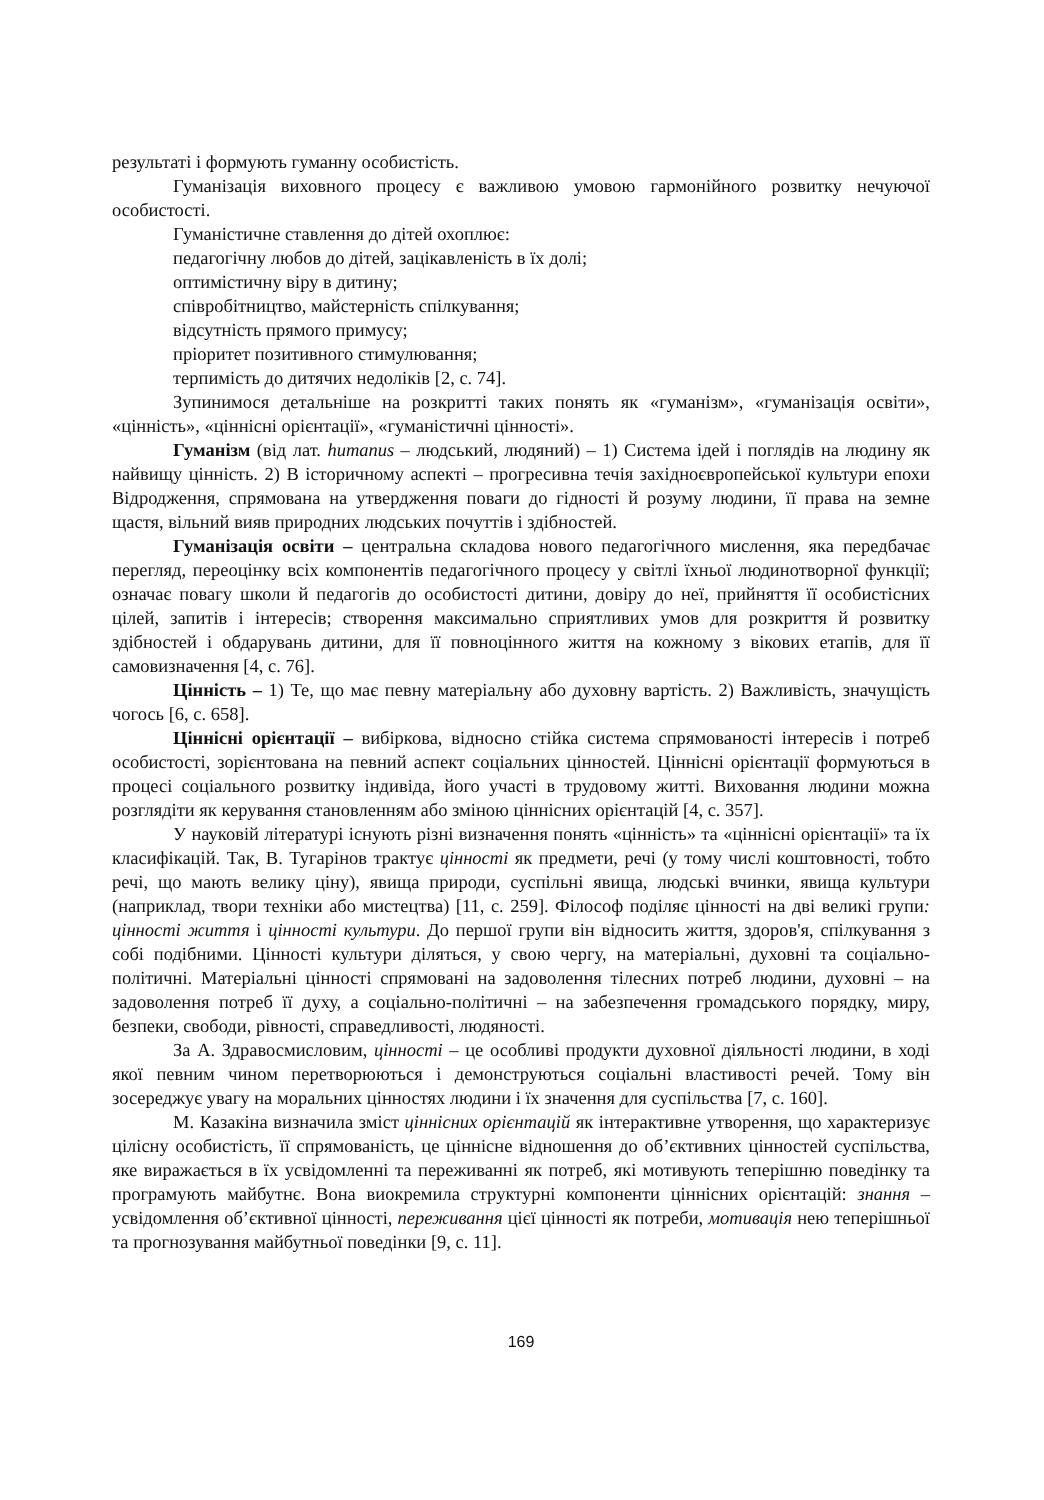результаті і формують гуманну особистість.
Гуманізація виховного процесу є важливою умовою гармонійного розвитку нечуючої особистості.
Гуманістичне ставлення до дітей охоплює:
педагогічну любов до дітей, зацікавленість в їх долі;
оптимістичну віру в дитину;
співробітництво, майстерність спілкування;
відсутність прямого примусу;
пріоритет позитивного стимулювання;
терпимість до дитячих недоліків [2, с. 74].
Зупинимося детальніше на розкритті таких понять як «гуманізм», «гуманізація освіти», «цінність», «ціннісні орієнтації», «гуманістичні цінності».
Гуманізм (від лат. humanus – людський, людяний) – 1) Система ідей і поглядів на людину як найвищу цінність. 2) В історичному аспекті – прогресивна течія західноєвропейської культури епохи Відродження, спрямована на утвердження поваги до гідності й розуму людини, її права на земне щастя, вільний вияв природних людських почуттів і здібностей.
Гуманізація освіти – центральна складова нового педагогічного мислення, яка передбачає перегляд, переоцінку всіх компонентів педагогічного процесу у світлі їхньої людинотворної функції; означає повагу школи й педагогів до особистості дитини, довіру до неї, прийняття її особистісних цілей, запитів і інтересів; створення максимально сприятливих умов для розкриття й розвитку здібностей і обдарувань дитини, для її повноцінного життя на кожному з вікових етапів, для її самовизначення [4, с. 76].
Цінність – 1) Те, що має певну матеріальну або духовну вартість. 2) Важливість, значущість чогось [6, с. 658].
Ціннісні орієнтації – вибіркова, відносно стійка система спрямованості інтересів і потреб особистості, зорієнтована на певний аспект соціальних цінностей. Ціннісні орієнтації формуються в процесі соціального розвитку індивіда, його участі в трудовому житті. Виховання людини можна розглядіти як керування становленням або зміною ціннісних орієнтацій [4, с. 357].
У науковій літературі існують різні визначення понять «цінність» та «ціннісні орієнтації» та їх класифікацій. Так, В. Тугарінов трактує цінності як предмети, речі (у тому числі коштовності, тобто речі, що мають велику ціну), явища природи, суспільні явища, людські вчинки, явища культури (наприклад, твори техніки або мистецтва) [11, с. 259]. Філософ поділяє цінності на дві великі групи: цінності життя і цінності культури. До першої групи він відносить життя, здоров'я, спілкування з собі подібними. Цінності культури діляться, у свою чергу, на матеріальні, духовні та соціально-політичні. Матеріальні цінності спрямовані на задоволення тілесних потреб людини, духовні – на задоволення потреб її духу, а соціально-політичні – на забезпечення громадського порядку, миру, безпеки, свободи, рівності, справедливості, людяності.
За А. Здравосмисловим, цінності – це особливі продукти духовної діяльності людини, в ході якої певним чином перетворюються і демонструються соціальні властивості речей. Тому він зосереджує увагу на моральних цінностях людини і їх значення для суспільства [7, с. 160].
М. Казакіна визначила зміст ціннісних орієнтацій як інтерактивне утворення, що характеризує цілісну особистість, її спрямованість, це ціннісне відношення до об’єктивних цінностей суспільства, яке виражається в їх усвідомленні та переживанні як потреб, які мотивують теперішню поведінку та програмують майбутнє. Вона виокремила структурні компоненти ціннісних орієнтацій: знання – усвідомлення об’єктивної цінності, переживання цієї цінності як потреби, мотивація нею теперішньої та прогнозування майбутньої поведінки [9, с. 11].
169